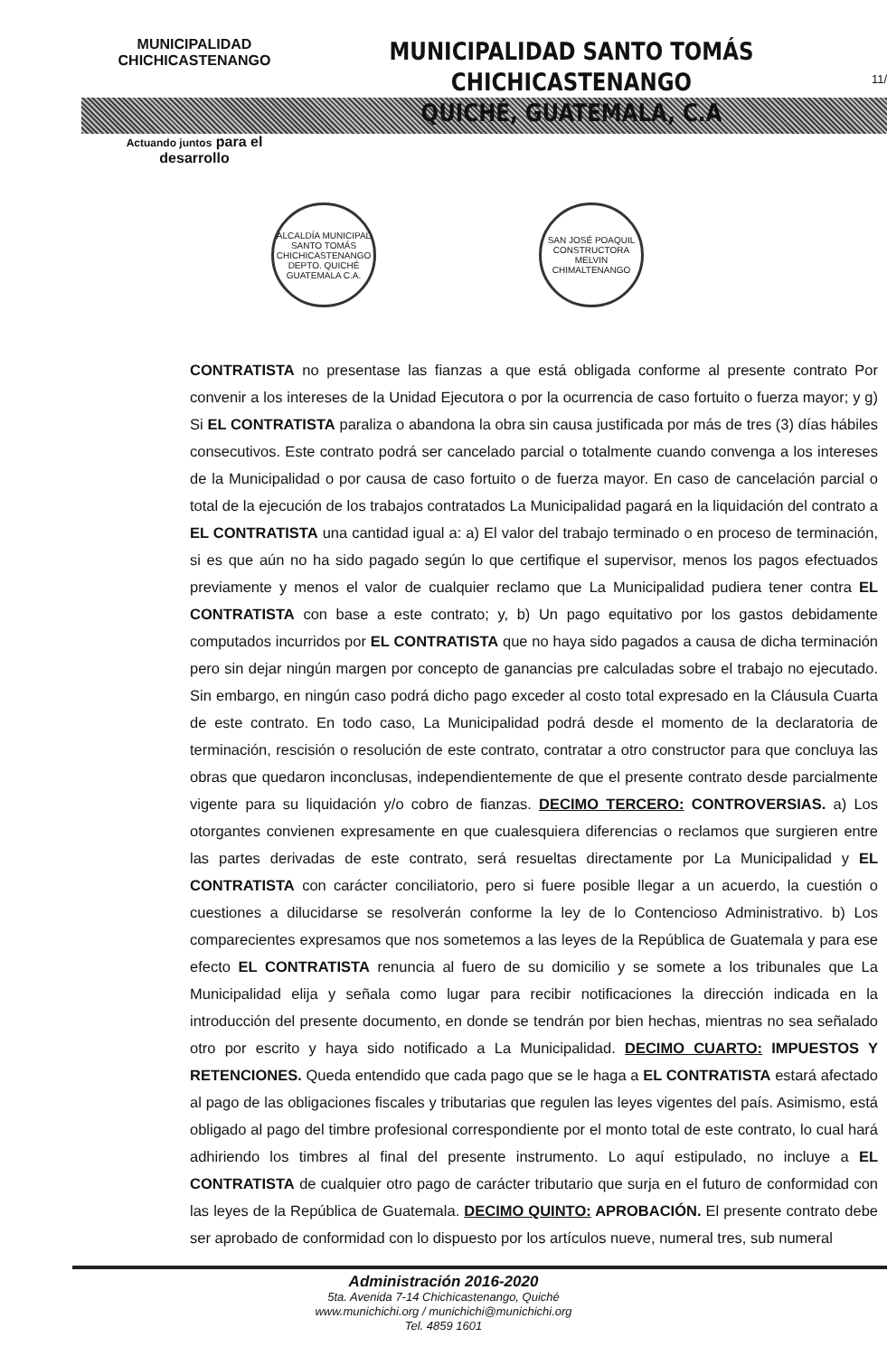MUNICIPALIDAD CHICHICASTENANGO
Actuando juntos para el desarrollo
MUNICIPALIDAD SANTO TOMÁS CHICHICASTENANGO
QUICHÉ, GUATEMALA, C.A
11/
ALCALDÍA MUNICIPAL SANTO TOMÁS CHICHICASTENANGO DEPTO. QUICHÉ GUATEMALA C.A.
SAN JOSÉ POAQUIL CONSTRUCTORA MELVIN CHIMALTENANGO
CONTRATISTA no presentase las fianzas a que está obligada conforme al presente contrato Por convenir a los intereses de la Unidad Ejecutora o por la ocurrencia de caso fortuito o fuerza mayor; y g) Si EL CONTRATISTA paraliza o abandona la obra sin causa justificada por más de tres (3) días hábiles consecutivos. Este contrato podrá ser cancelado parcial o totalmente cuando convenga a los intereses de la Municipalidad o por causa de caso fortuito o de fuerza mayor. En caso de cancelación parcial o total de la ejecución de los trabajos contratados La Municipalidad pagará en la liquidación del contrato a EL CONTRATISTA una cantidad igual a: a) El valor del trabajo terminado o en proceso de terminación, si es que aún no ha sido pagado según lo que certifique el supervisor, menos los pagos efectuados previamente y menos el valor de cualquier reclamo que La Municipalidad pudiera tener contra EL CONTRATISTA con base a este contrato; y, b) Un pago equitativo por los gastos debidamente computados incurridos por EL CONTRATISTA que no haya sido pagados a causa de dicha terminación pero sin dejar ningún margen por concepto de ganancias pre calculadas sobre el trabajo no ejecutado. Sin embargo, en ningún caso podrá dicho pago exceder al costo total expresado en la Cláusula Cuarta de este contrato. En todo caso, La Municipalidad podrá desde el momento de la declaratoria de terminación, rescisión o resolución de este contrato, contratar a otro constructor para que concluya las obras que quedaron inconclusas, independientemente de que el presente contrato desde parcialmente vigente para su liquidación y/o cobro de fianzas. DECIMO TERCERO: CONTROVERSIAS. a) Los otorgantes convienen expresamente en que cualesquiera diferencias o reclamos que surgieren entre las partes derivadas de este contrato, será resueltas directamente por La Municipalidad y EL CONTRATISTA con carácter conciliatorio, pero si fuere posible llegar a un acuerdo, la cuestión o cuestiones a dilucidarse se resolverán conforme la ley de lo Contencioso Administrativo. b) Los comparecientes expresamos que nos sometemos a las leyes de la República de Guatemala y para ese efecto EL CONTRATISTA renuncia al fuero de su domicilio y se somete a los tribunales que La Municipalidad elija y señala como lugar para recibir notificaciones la dirección indicada en la introducción del presente documento, en donde se tendrán por bien hechas, mientras no sea señalado otro por escrito y haya sido notificado a La Municipalidad. DECIMO CUARTO: IMPUESTOS Y RETENCIONES. Queda entendido que cada pago que se le haga a EL CONTRATISTA estará afectado al pago de las obligaciones fiscales y tributarias que regulen las leyes vigentes del país. Asimismo, está obligado al pago del timbre profesional correspondiente por el monto total de este contrato, lo cual hará adhiriendo los timbres al final del presente instrumento. Lo aquí estipulado, no incluye a EL CONTRATISTA de cualquier otro pago de carácter tributario que surja en el futuro de conformidad con las leyes de la República de Guatemala. DECIMO QUINTO: APROBACIÓN. El presente contrato debe ser aprobado de conformidad con lo dispuesto por los artículos nueve, numeral tres, sub numeral
Administración 2016-2020
5ta. Avenida 7-14 Chichicastenango, Quiché
www.munichichi.org / munichichi@munichichi.org
Tel. 4859 1601